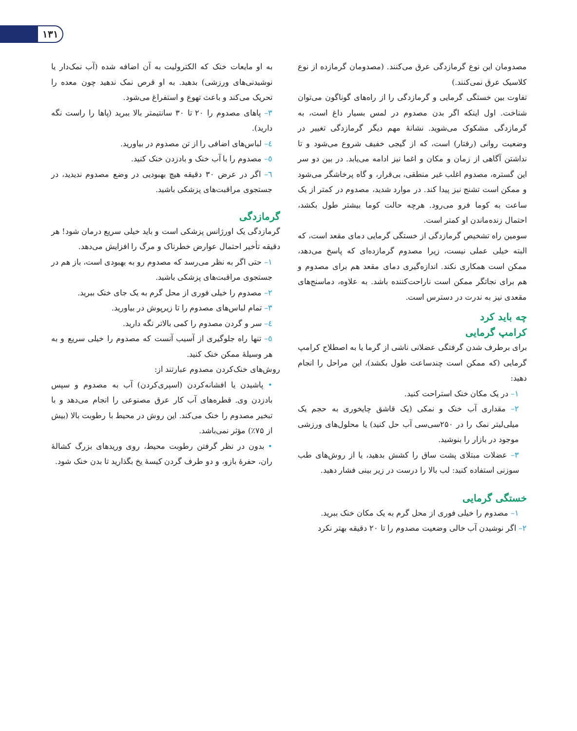۱۳۱
مصدومان این نوع گرمازدگی عرق می‌کنند. (مصدومان گرمازده از نوع کلاسیک عرق نمی‌کنند.)
تفاوت بین خستگی گرمایی و گرمازدگی را از راه‌های گوناگون می‌توان شناخت. اول اینکه اگر بدن مصدوم در لمس بسیار داغ است، به گرمازدگی مشکوک می‌شوید. نشانهٔ مهم دیگر گرمازدگی تغییر در وضعیت روانی (رفتار) است، که از گیجی خفیف شروع می‌شود و تا نداشتن آگاهی از زمان و مکان و اغما نیز ادامه می‌یابد. در بین دو سر این گستره، مصدوم اغلب غیر منطقی، بی‌قرار، و گاه پرخاشگر می‌شود و ممکن است تشنج نیز پیدا کند. در موارد شدید، مصدوم در کمتر از یک ساعت به کوما فرو می‌رود. هرچه حالت کوما بیشتر طول بکشد، احتمال زنده‌ماندن او کمتر است.
سومین راه تشخیص گرمازدگی از خستگی گرمایی دمای مقعد است، که البته خیلی عملی نیست، زیرا مصدوم گرمازده‌ای که پاسخ می‌دهد، ممکن است همکاری نکند. اندازه‌گیری دمای مقعد هم برای مصدوم و هم برای نجاتگر ممکن است ناراحت‌کننده باشد. به علاوه، دماسنج‌های مقعدی نیز به ندرت در دسترس است.
چه باید کرد
کرامپ گرمایی
برای برطرف شدن گرفتگی عضلانی ناشی از گرما یا به اصطلاح کرامپ گرمایی (که ممکن است چندساعت طول بکشد)، این مراحل را انجام دهید:
۱– در یک مکان خنک استراحت کنید.
۲– مقداری آب خنک و نمکی (یک قاشق چایخوری به حجم یک میلی‌لیتر نمک را در ۲۵۰سی‌سی آب حل کنید) یا محلول‌های ورزشی موجود در بازار را بنوشید.
۳– عضلات مبتلای پشت ساق را کشش بدهید، یا از روش‌های طب سوزنی استفاده کنید: لب بالا را درست در زیر بینی فشار دهید.
خستگی گرمایی
۱– مصدوم را خیلی فوری از محل گرم به یک مکان خنک ببرید.
۲– اگر نوشیدن آب خالی وضعیت مصدوم را تا ۲۰ دقیقه بهتر نکرد
به او مایعات خنک که الکترولیت به آن اضافه شده (آب نمک‌دار یا نوشیدنی‌های ورزشی) بدهید. به او قرص نمک ندهید چون معده را تحریک می‌کند و باعث تهوع و استفراغ می‌شود.
۳– پاهای مصدوم را ۲۰ تا ۳۰ سانتیمتر بالا ببرید (پاها را راست نگه دارید).
٤– لباس‌های اضافی را از تن مصدوم در بیاورید.
٥– مصدوم را با آب خنک و بادزدن خنک کنید.
٦– اگر در عرض ۳۰ دقیقه هیچ بهبودیی در وضع مصدوم ندیدید، در جستجوی مراقبت‌های پزشکی باشید.
گرمازدگی
گرمازدگی یک اورژانس پزشکی است و باید خیلی سریع درمان شود! هر دقیقه تأخیر احتمال عوارض خطرناک و مرگ را افزایش می‌دهد.
۱– حتی اگر به نظر می‌رسد که مصدوم رو به بهبودی است، باز هم در جستجوی مراقبت‌های پزشکی باشید.
۲– مصدوم را خیلی فوری از محل گرم به یک جای خنک ببرید.
۳– تمام لباس‌های مصدوم را تا زیرپوش در بیاورید.
٤– سر و گردن مصدوم را کمی بالاتر نگه دارید.
٥– تنها راه جلوگیری از آسیب آنست که مصدوم را خیلی سریع و به هر وسیلهٔ ممکن خنک کنید.
روش‌های خنک‌کردن مصدوم عبارتند از:
• پاشیدن یا افشانه‌کردن (اسپری‌کردن) آب به مصدوم و سپس بادزدن وی. قطره‌های آب کار عرق مصنوعی را انجام می‌دهد و با تبخیر مصدوم را خنک می‌کند. این روش در محیط با رطوبت بالا (بیش از ۷۵٪) مؤثر نمی‌باشد.
• بدون در نظر گرفتن رطوبت محیط، روی وریدهای بزرگ کشالهٔ ران، حفرهٔ بازو، و دو طرف گردن کیسهٔ یخ بگذارید تا بدن خنک شود.